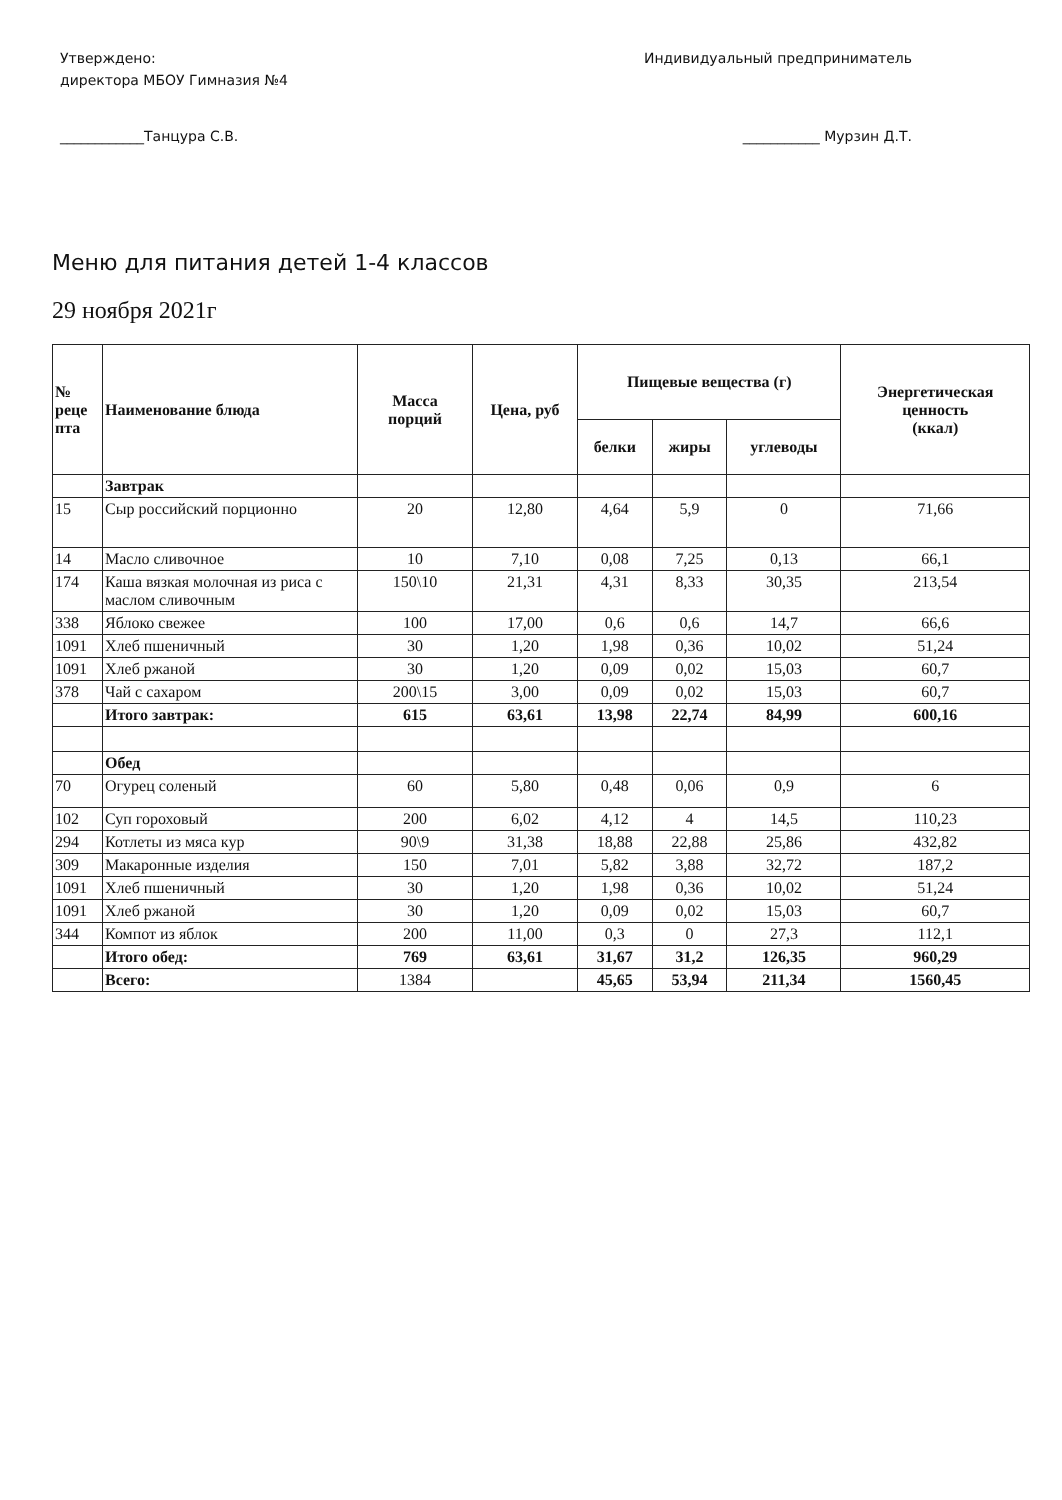Утверждено:
директора МБОУ Гимназия №4
____________Танцура С.В.
Индивидуальный предприниматель
___________ Мурзин Д.Т.
Меню для питания детей 1-4 классов
29 ноября 2021г
| № реце пта | Наименование блюда | Масса порций | Цена, руб | Пищевые вещества (г) | | | Энергетическая ценность (ккал) |
| --- | --- | --- | --- | --- | --- | --- | --- |
| | | | | белки | жиры | углеводы | |
| | Завтрак | | | | | | |
| 15 | Сыр российский порционно | 20 | 12,80 | 4,64 | 5,9 | 0 | 71,66 |
| 14 | Масло сливочное | 10 | 7,10 | 0,08 | 7,25 | 0,13 | 66,1 |
| 174 | Каша вязкая молочная из риса с маслом сливочным | 150\10 | 21,31 | 4,31 | 8,33 | 30,35 | 213,54 |
| 338 | Яблоко свежее | 100 | 17,00 | 0,6 | 0,6 | 14,7 | 66,6 |
| 1091 | Хлеб пшеничный | 30 | 1,20 | 1,98 | 0,36 | 10,02 | 51,24 |
| 1091 | Хлеб ржаной | 30 | 1,20 | 0,09 | 0,02 | 15,03 | 60,7 |
| 378 | Чай с сахаром | 200\15 | 3,00 | 0,09 | 0,02 | 15,03 | 60,7 |
| | Итого завтрак: | 615 | 63,61 | 13,98 | 22,74 | 84,99 | 600,16 |
| | Обед | | | | | | |
| 70 | Огурец соленый | 60 | 5,80 | 0,48 | 0,06 | 0,9 | 6 |
| 102 | Суп гороховый | 200 | 6,02 | 4,12 | 4 | 14,5 | 110,23 |
| 294 | Котлеты из мяса кур | 90\9 | 31,38 | 18,88 | 22,88 | 25,86 | 432,82 |
| 309 | Макаронные изделия | 150 | 7,01 | 5,82 | 3,88 | 32,72 | 187,2 |
| 1091 | Хлеб пшеничный | 30 | 1,20 | 1,98 | 0,36 | 10,02 | 51,24 |
| 1091 | Хлеб ржаной | 30 | 1,20 | 0,09 | 0,02 | 15,03 | 60,7 |
| 344 | Компот из яблок | 200 | 11,00 | 0,3 | 0 | 27,3 | 112,1 |
| | Итого обед: | 769 | 63,61 | 31,67 | 31,2 | 126,35 | 960,29 |
| | Всего: | 1384 | | 45,65 | 53,94 | 211,34 | 1560,45 |